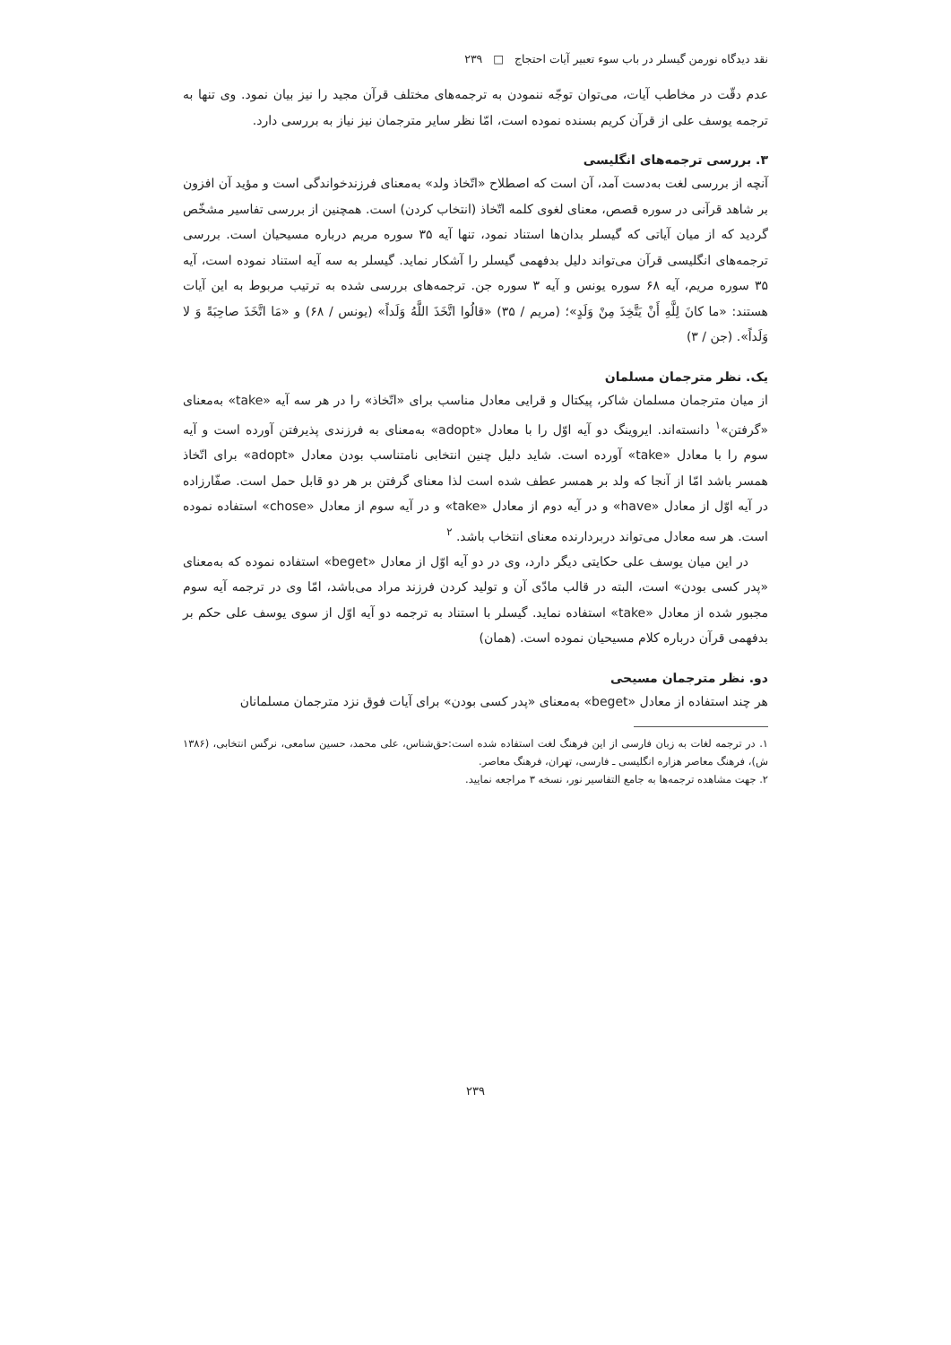نقد دیدگاه نورمن گیسلر در باب سوء تعبیر آیات احتجاج □ ۲۳۹
عدم دقّت در مخاطب آیات، می‌توان توجّه ننمودن به ترجمه‌های مختلف قرآن مجید را نیز بیان نمود. وی تنها به ترجمه یوسف علی از قرآن کریم بسنده نموده است، امّا نظر سایر مترجمان نیز نیاز به بررسی دارد.
۳. بررسی ترجمه‌های انگلیسی
آنچه از بررسی لغت به‌دست آمد، آن است که اصطلاح «اتّخاذ ولد» به‌معنای فرزندخواندگی است و مؤید آن افزون بر شاهد قرآنی در سوره قصص، معنای لغوی کلمه اتّخاذ (انتخاب کردن) است. همچنین از بررسی تفاسیر مشخّص گردید که از میان آیاتی که گیسلر بدان‌ها استناد نمود، تنها آیه ۳۵ سوره مریم درباره مسیحیان است. بررسی ترجمه‌های انگلیسی قرآن می‌تواند دلیل بدفهمی گیسلر را آشکار نماید. گیسلر به سه آیه استناد نموده است، آیه ۳۵ سوره مریم، آیه ۶۸ سوره یونس و آیه ۳ سوره جن. ترجمه‌های بررسی شده به ترتیب مربوط به این آیات هستند: «ما كانَ لِلَّهِ أَنْ يَتَّخِذَ مِنْ وَلَدٍ»؛ (مریم / ۳۵) «قالُوا اتَّخَذَ اللَّهُ وَلَداً» (یونس / ۶۸) و «مَا اتَّخَذَ صاحِبَةً وَ لا وَلَداً». (جن / ۳)
یک. نظر مترجمان مسلمان
از میان مترجمان مسلمان شاکر، پیکتال و قرایی معادل مناسب برای «اتّخاذ» را در هر سه آیه «take» به‌معنای «گرفتن»<sup>۱</sup> دانسته‌اند. ایروینگ دو آیه اوّل را با معادل «adopt» به‌معنای به فرزندی پذیرفتن آورده است و آیه سوم را با معادل «take» آورده است. شاید دلیل چنین انتخابی نامتناسب بودن معادل «adopt» برای اتّخاذ همسر باشد امّا از آنجا که ولد بر همسر عطف شده است لذا معنای گرفتن بر هر دو قابل حمل است. صفّارزاده در آیه اوّل از معادل «have» و در آیه دوم از معادل «take» و در آیه سوم از معادل «chose» استفاده نموده است. هر سه معادل می‌تواند دربردارنده معنای انتخاب باشد. <sup>۲</sup>
در این میان یوسف علی حکایتی دیگر دارد، وی در دو آیه اوّل از معادل «beget» استفاده نموده که به‌معنای «پدر کسی بودن» است، البته در قالب مادّی آن و تولید کردن فرزند مراد می‌باشد، امّا وی در ترجمه آیه سوم مجبور شده از معادل «take» استفاده نماید. گیسلر با استناد به ترجمه دو آیه اوّل از سوی یوسف علی حکم بر بدفهمی قرآن درباره کلام مسیحیان نموده است. (همان)
دو. نظر مترجمان مسیحی
هر چند استفاده از معادل «beget» به‌معنای «پدر کسی بودن» برای آیات فوق نزد مترجمان مسلمانان
۱. در ترجمه لغات به زبان فارسی از این فرهنگ لغت استفاده شده است:حق‌شناس، علی محمد، حسین سامعی، نرگس انتخابی، (۱۳۸۶ ش)، فرهنگ معاصر هزاره انگلیسی ـ فارسی، تهران، فرهنگ معاصر.
۲. جهت مشاهده ترجمه‌ها به جامع التفاسیر نور، نسخه ۳ مراجعه نمایید.
۲۳۹